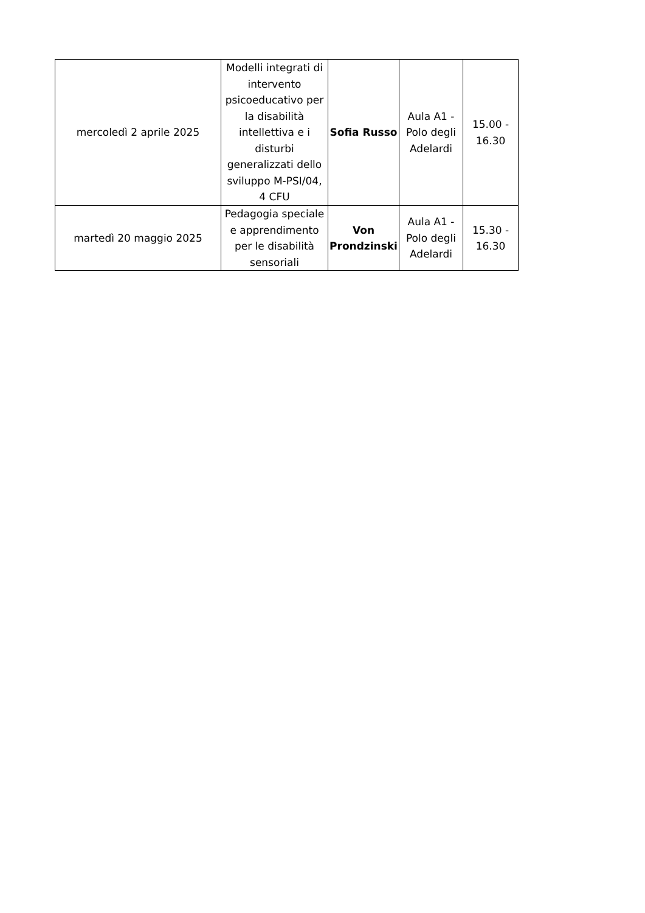| mercoledì 2 aprile 2025 | Modelli integrati di intervento psicoeducativo per la disabilità intellettiva e i disturbi generalizzati dello sviluppo M-PSI/04, 4 CFU | Sofia Russo | Aula A1 - Polo degli Adelardi | 15.00 - 16.30 |
| martedì 20 maggio 2025 | Pedagogia speciale e apprendimento per le disabilità sensoriali | Von Prondzinski | Aula A1 - Polo degli Adelardi | 15.30 - 16.30 |